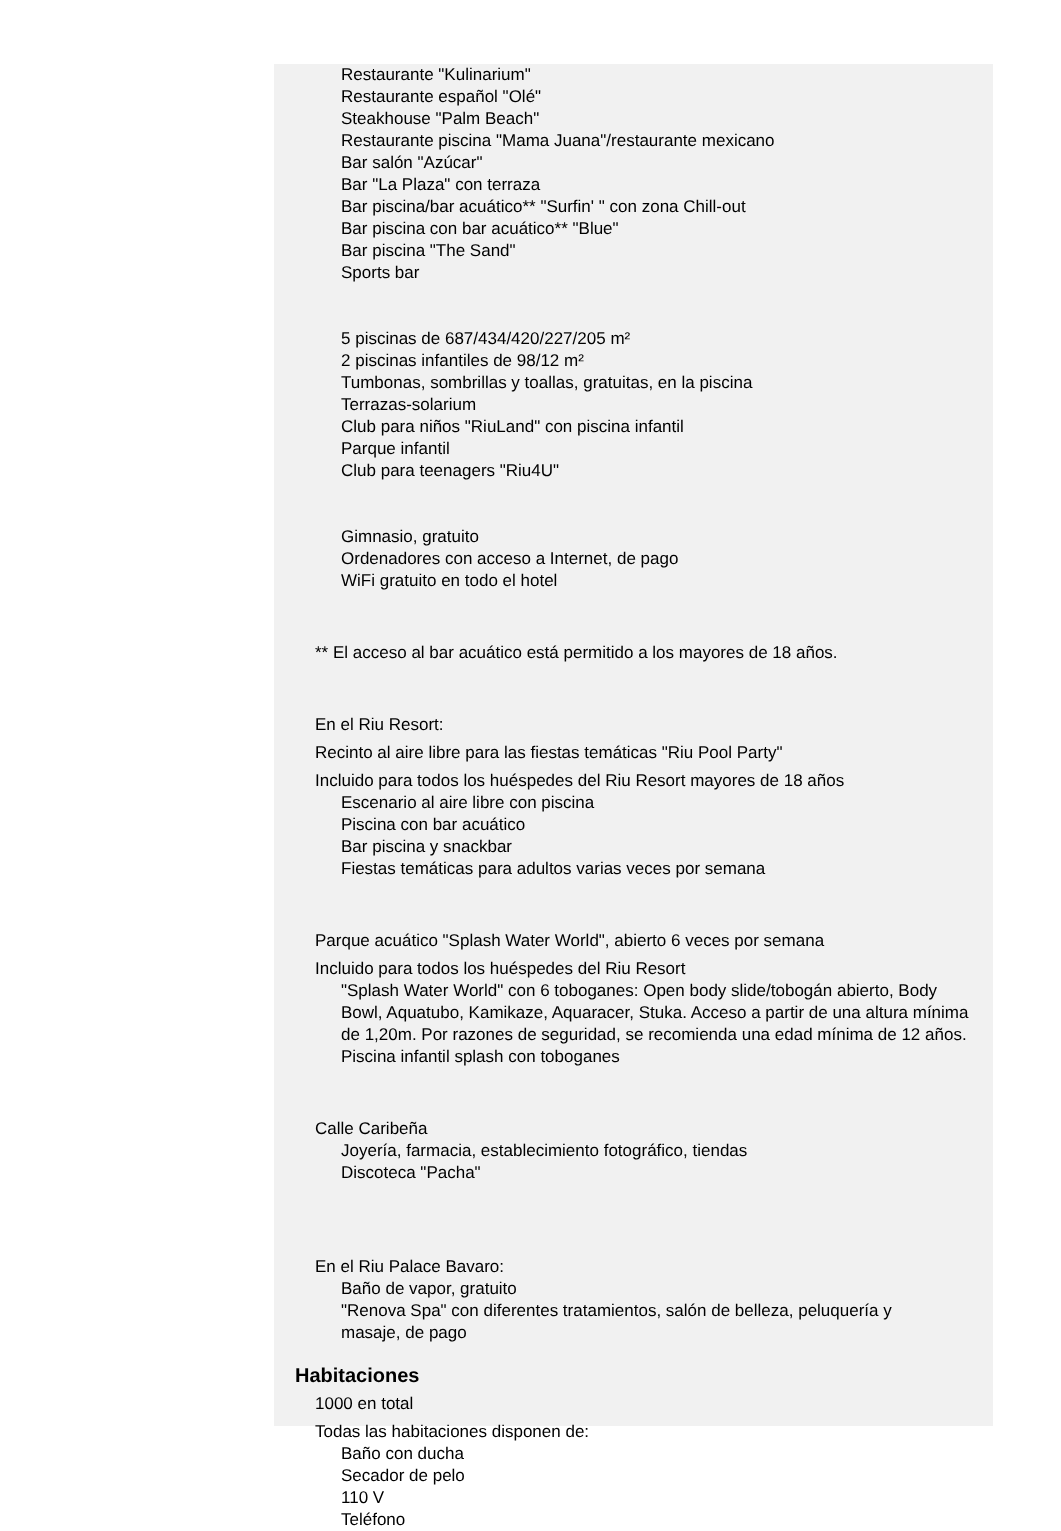Restaurante "Kulinarium"
Restaurante español "Olé"
Steakhouse "Palm Beach"
Restaurante piscina "Mama Juana"/restaurante mexicano
Bar salón "Azúcar"
Bar "La Plaza" con terraza
Bar piscina/bar acuático** "Surfin' " con zona Chill-out
Bar piscina con bar acuático** "Blue"
Bar piscina "The Sand"
Sports bar
5 piscinas de 687/434/420/227/205 m²
2 piscinas infantiles de 98/12 m²
Tumbonas, sombrillas y toallas, gratuitas, en la piscina
Terrazas-solarium
Club para niños "RiuLand" con piscina infantil
Parque infantil
Club para teenagers "Riu4U"
Gimnasio, gratuito
Ordenadores con acceso a Internet, de pago
WiFi gratuito en todo el hotel
** El acceso al bar acuático está permitido a los mayores de 18 años.
En el Riu Resort:
Recinto al aire libre para las fiestas temáticas "Riu Pool Party"
Incluido para todos los huéspedes del Riu Resort mayores de 18 años
Escenario al aire libre con piscina
Piscina con bar acuático
Bar piscina y snackbar
Fiestas temáticas para adultos varias veces por semana
Parque acuático "Splash Water World", abierto 6 veces por semana
Incluido para todos los huéspedes del Riu Resort
"Splash Water World" con 6 toboganes: Open body slide/tobogán abierto, Body Bowl, Aquatubo, Kamikaze, Aquaracer, Stuka. Acceso a partir de una altura mínima de 1,20m. Por razones de seguridad, se recomienda una edad mínima de 12 años.
Piscina infantil splash con toboganes
Calle Caribeña
Joyería, farmacia, establecimiento fotográfico, tiendas
Discoteca "Pacha"
En el Riu Palace Bavaro:
Baño de vapor, gratuito
"Renova Spa" con diferentes tratamientos, salón de belleza, peluquería y masaje, de pago
Habitaciones
1000 en total
Todas las habitaciones disponen de:
Baño con ducha
Secador de pelo
110 V
Teléfono